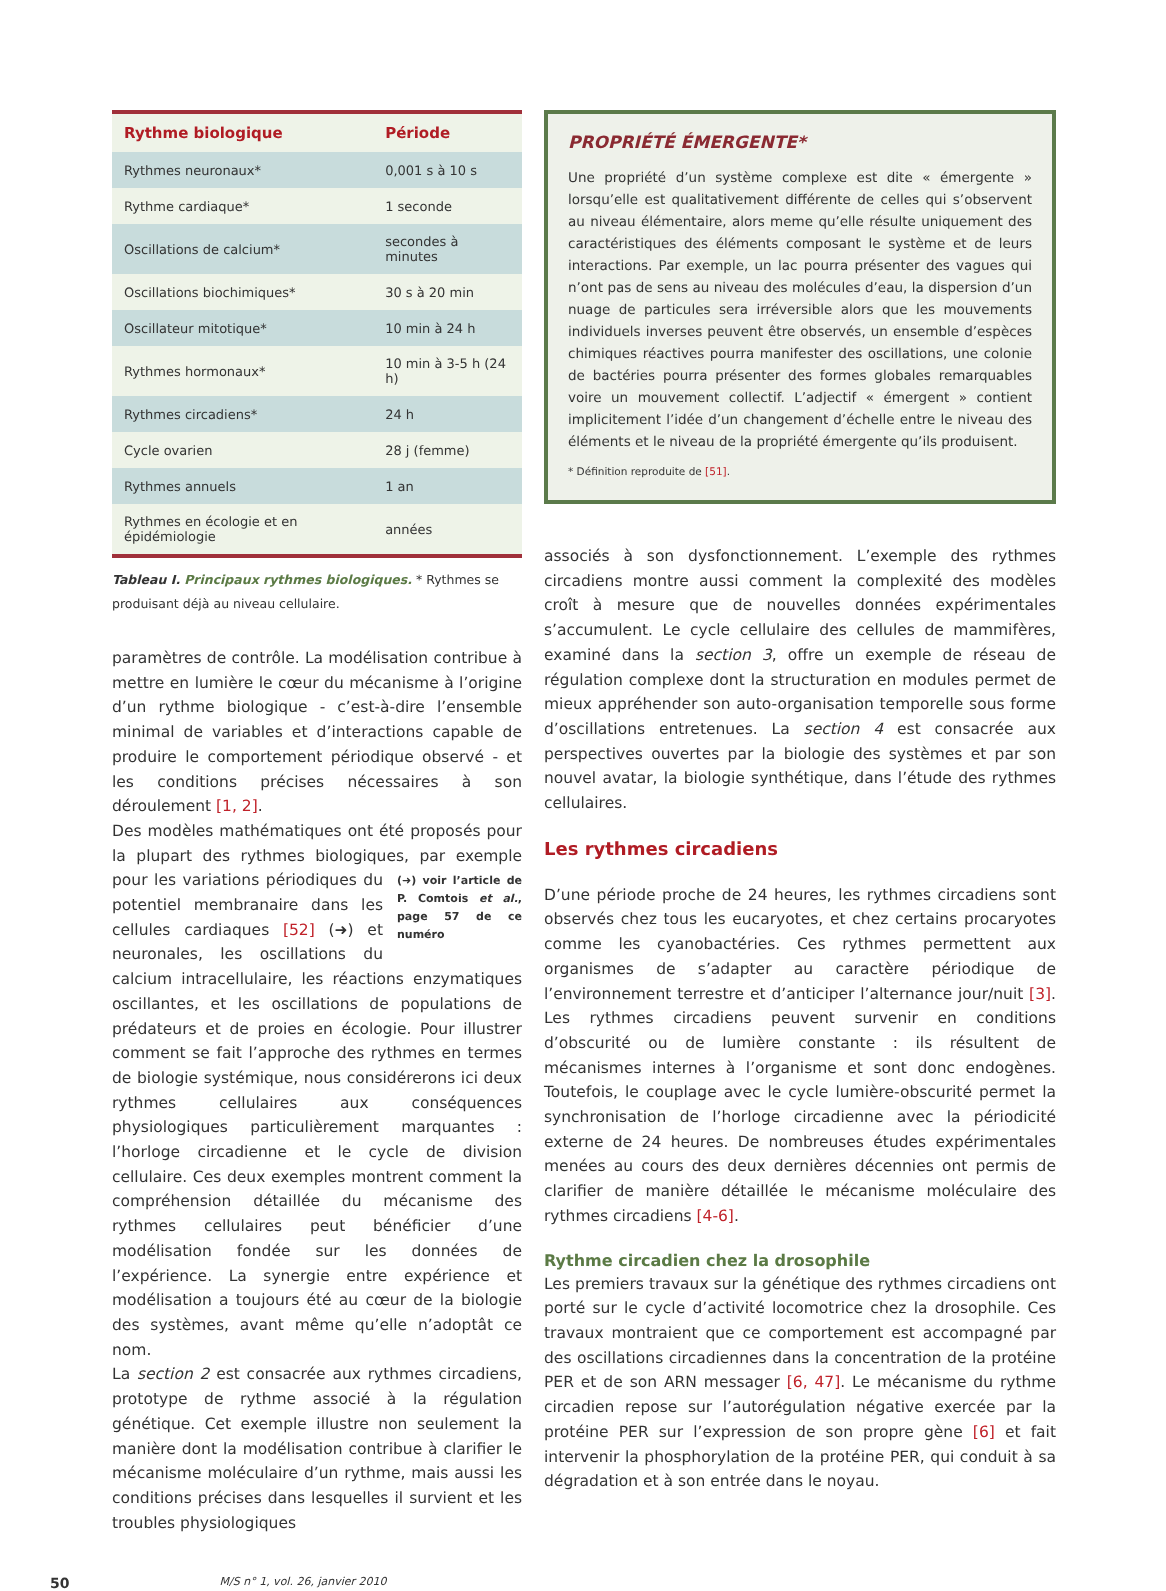| Rythme biologique | Période |
| --- | --- |
| Rythmes neuronaux* | 0,001 s à 10 s |
| Rythme cardiaque* | 1 seconde |
| Oscillations de calcium* | secondes à minutes |
| Oscillations biochimiques* | 30 s à 20 min |
| Oscillateur mitotique* | 10 min à 24 h |
| Rythmes hormonaux* | 10 min à 3-5 h (24 h) |
| Rythmes circadiens* | 24 h |
| Cycle ovarien | 28 j (femme) |
| Rythmes annuels | 1 an |
| Rythmes en écologie et en épidémiologie | années |
Tableau I. Principaux rythmes biologiques. * Rythmes se produisant déjà au niveau cellulaire.
paramètres de contrôle. La modélisation contribue à mettre en lumière le cœur du mécanisme à l’origine d’un rythme biologique - c’est-à-dire l’ensemble minimal de variables et d’interactions capable de produire le comportement périodique observé - et les conditions précises nécessaires à son déroulement [1, 2].
Des modèles mathématiques ont été proposés pour la plupart des rythmes biologiques, par exemple pour les (➜) voir l’article de P. Comtois et al., page 57 de ce numéro variations périodiques du potentiel membranaire dans les cellules cardiaques [52] (➜) et neuronales, les oscillations du calcium intracellulaire, les réactions enzymatiques oscillantes, et les oscillations de populations de prédateurs et de proies en écologie. Pour illustrer comment se fait l’approche des rythmes en termes de biologie systémique, nous considérerons ici deux rythmes cellulaires aux conséquences physiologiques particulièrement marquantes : l’horloge circadienne et le cycle de division cellulaire. Ces deux exemples montrent comment la compréhension détaillée du mécanisme des rythmes cellulaires peut bénéficier d’une modélisation fondée sur les données de l’expérience. La synergie entre expérience et modélisation a toujours été au cœur de la biologie des systèmes, avant même qu’elle n’adoptât ce nom.
La section 2 est consacrée aux rythmes circadiens, prototype de rythme associé à la régulation génétique. Cet exemple illustre non seulement la manière dont la modélisation contribue à clarifier le mécanisme moléculaire d’un rythme, mais aussi les conditions précises dans lesquelles il survient et les troubles physiologiques
PROPRIÉTÉ ÉMERGENTE*
Une propriété d’un système complexe est dite « émergente » lorsqu’elle est qualitativement différente de celles qui s’observent au niveau élémentaire, alors meme qu’elle résulte uniquement des caractéristiques des éléments composant le système et de leurs interactions. Par exemple, un lac pourra présenter des vagues qui n’ont pas de sens au niveau des molécules d’eau, la dispersion d’un nuage de particules sera irréversible alors que les mouvements individuels inverses peuvent être observés, un ensemble d’espèces chimiques réactives pourra manifester des oscillations, une colonie de bactéries pourra présenter des formes globales remarquables voire un mouvement collectif. L’adjectif « émergent » contient implicitement l’idée d’un changement d’échelle entre le niveau des éléments et le niveau de la propriété émergente qu’ils produisent.
* Définition reproduite de [51].
associés à son dysfonctionnement. L’exemple des rythmes circadiens montre aussi comment la complexité des modèles croît à mesure que de nouvelles données expérimentales s’accumulent. Le cycle cellulaire des cellules de mammifères, examiné dans la section 3, offre un exemple de réseau de régulation complexe dont la structuration en modules permet de mieux appréhender son auto-organisation temporelle sous forme d’oscillations entretenues. La section 4 est consacrée aux perspectives ouvertes par la biologie des systèmes et par son nouvel avatar, la biologie synthétique, dans l’étude des rythmes cellulaires.
Les rythmes circadiens
D’une période proche de 24 heures, les rythmes circadiens sont observés chez tous les eucaryotes, et chez certains procaryotes comme les cyanobactéries. Ces rythmes permettent aux organismes de s’adapter au caractère périodique de l’environnement terrestre et d’anticiper l’alternance jour/nuit [3]. Les rythmes circadiens peuvent survenir en conditions d’obscurité ou de lumière constante : ils résultent de mécanismes internes à l’organisme et sont donc endogènes. Toutefois, le couplage avec le cycle lumière-obscurité permet la synchronisation de l’horloge circadienne avec la périodicité externe de 24 heures. De nombreuses études expérimentales menées au cours des deux dernières décennies ont permis de clarifier de manière détaillée le mécanisme moléculaire des rythmes circadiens [4-6].
Rythme circadien chez la drosophile
Les premiers travaux sur la génétique des rythmes circadiens ont porté sur le cycle d’activité locomotrice chez la drosophile. Ces travaux montraient que ce comportement est accompagné par des oscillations circadiennes dans la concentration de la protéine PER et de son ARN messager [6, 47]. Le mécanisme du rythme circadien repose sur l’autorégulation négative exercée par la protéine PER sur l’expression de son propre gène [6] et fait intervenir la phosphorylation de la protéine PER, qui conduit à sa dégradation et à son entrée dans le noyau.
50 M/S n° 1, vol. 26, janvier 2010